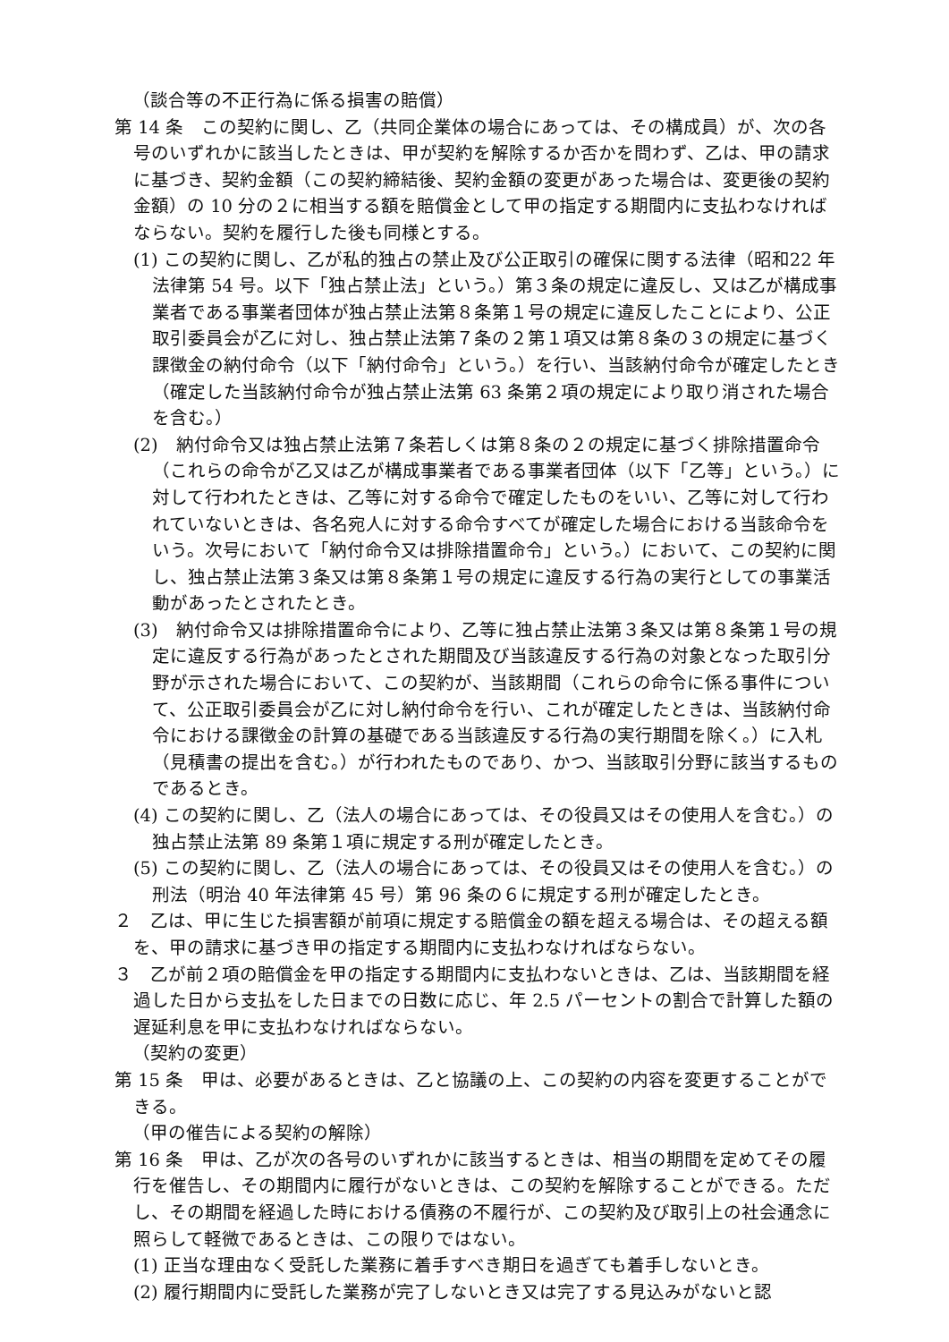（談合等の不正行為に係る損害の賠償）
第 14 条　この契約に関し、乙（共同企業体の場合にあっては、その構成員）が、次の各号のいずれかに該当したときは、甲が契約を解除するか否かを問わず、乙は、甲の請求に基づき、契約金額（この契約締結後、契約金額の変更があった場合は、変更後の契約金額）の 10 分の２に相当する額を賠償金として甲の指定する期間内に支払わなければならない。契約を履行した後も同様とする。
(1) この契約に関し、乙が私的独占の禁止及び公正取引の確保に関する法律（昭和22 年法律第 54 号。以下「独占禁止法」という。）第３条の規定に違反し、又は乙が構成事業者である事業者団体が独占禁止法第８条第１号の規定に違反したことにより、公正取引委員会が乙に対し、独占禁止法第７条の２第１項又は第８条の３の規定に基づく課徴金の納付命令（以下「納付命令」という。）を行い、当該納付命令が確定したとき（確定した当該納付命令が独占禁止法第 63 条第２項の規定により取り消された場合を含む。）
(2)　納付命令又は独占禁止法第７条若しくは第８条の２の規定に基づく排除措置命令（これらの命令が乙又は乙が構成事業者である事業者団体（以下「乙等」という。）に対して行われたときは、乙等に対する命令で確定したものをいい、乙等に対して行われていないときは、各名宛人に対する命令すべてが確定した場合における当該命令をいう。次号において「納付命令又は排除措置命令」という。）において、この契約に関し、独占禁止法第３条又は第８条第１号の規定に違反する行為の実行としての事業活動があったとされたとき。
(3)　納付命令又は排除措置命令により、乙等に独占禁止法第３条又は第８条第１号の規定に違反する行為があったとされた期間及び当該違反する行為の対象となった取引分野が示された場合において、この契約が、当該期間（これらの命令に係る事件について、公正取引委員会が乙に対し納付命令を行い、これが確定したときは、当該納付命令における課徴金の計算の基礎である当該違反する行為の実行期間を除く。）に入札（見積書の提出を含む。）が行われたものであり、かつ、当該取引分野に該当するものであるとき。
(4) この契約に関し、乙（法人の場合にあっては、その役員又はその使用人を含む。）の独占禁止法第 89 条第１項に規定する刑が確定したとき。
(5) この契約に関し、乙（法人の場合にあっては、その役員又はその使用人を含む。）の刑法（明治 40 年法律第 45 号）第 96 条の６に規定する刑が確定したとき。
２　乙は、甲に生じた損害額が前項に規定する賠償金の額を超える場合は、その超える額を、甲の請求に基づき甲の指定する期間内に支払わなければならない。
３　乙が前２項の賠償金を甲の指定する期間内に支払わないときは、乙は、当該期間を経過した日から支払をした日までの日数に応じ、年 2.5 パーセントの割合で計算した額の遅延利息を甲に支払わなければならない。
（契約の変更）
第 15 条　甲は、必要があるときは、乙と協議の上、この契約の内容を変更することができる。
（甲の催告による契約の解除）
第 16 条　甲は、乙が次の各号のいずれかに該当するときは、相当の期間を定めてその履行を催告し、その期間内に履行がないときは、この契約を解除することができる。ただし、その期間を経過した時における債務の不履行が、この契約及び取引上の社会通念に照らして軽微であるときは、この限りではない。
(1) 正当な理由なく受託した業務に着手すべき期日を過ぎても着手しないとき。
(2) 履行期間内に受託した業務が完了しないとき又は完了する見込みがないと認